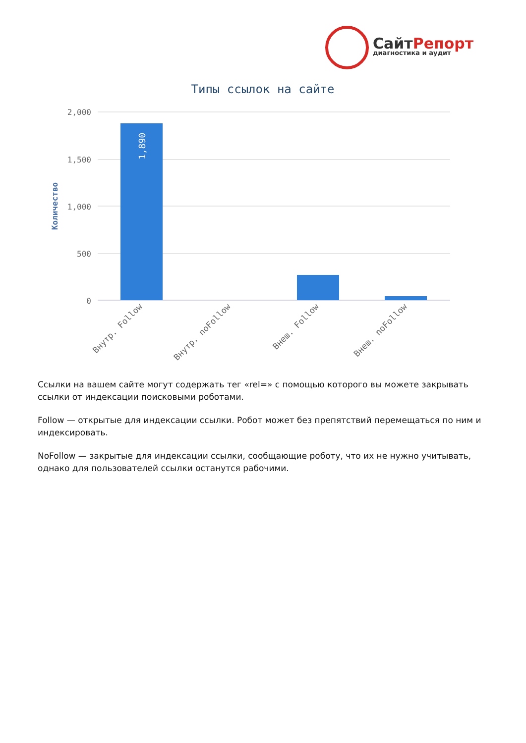СайтРепорт
диагностика и аудит
Типы ссылок на сайте
2,000
1,500
1,000
500
0
Количество
1,890
Внутр. Follow
Внутр. noFollow
Внеш. Follow
Внеш. noFollow
Ссылки на вашем сайте могут содержать тег «rel=» с помощью которого вы можете закрывать ссылки от индексации поисковыми роботами.
Follow — открытые для индексации ссылки. Робот может без препятствий перемещаться по ним и индексировать.
NoFollow — закрытые для индексации ссылки, сообщающие роботу, что их не нужно учитывать, однако для пользователей ссылки останутся рабочими.